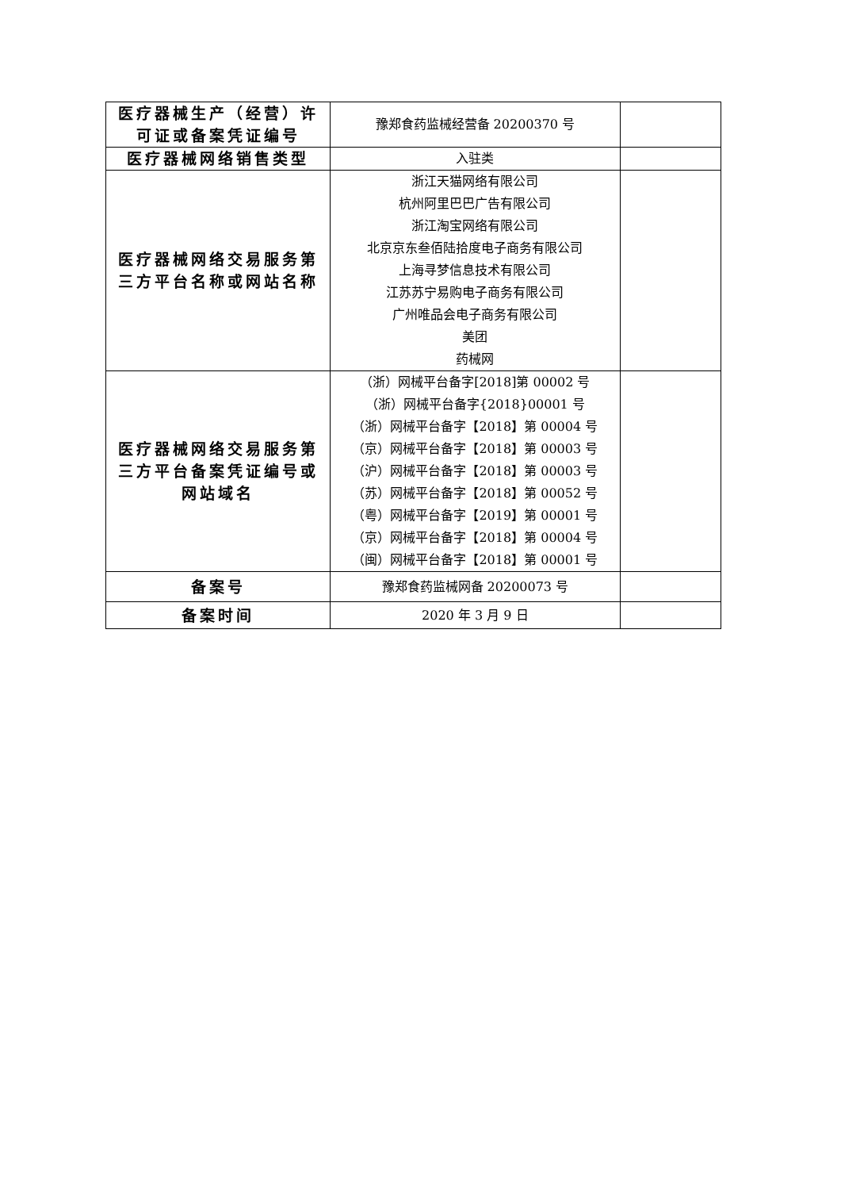| 医疗器械生产（经营）许可证或备案凭证编号 | 豫郑食药监械经营备 20200370 号 | |
| 医疗器械网络销售类型 | 入驻类 | |
| 医疗器械网络交易服务第三方平台名称或网站名称 | 浙江天猫网络有限公司 杭州阿里巴巴广告有限公司 浙江淘宝网络有限公司 北京京东叁佰陆拾度电子商务有限公司 上海寻梦信息技术有限公司 江苏苏宁易购电子商务有限公司 广州唯品会电子商务有限公司 美团 药械网 | |
| 医疗器械网络交易服务第三方平台备案凭证编号或网站域名 | （浙）网械平台备字[2018]第 00002 号 （浙）网械平台备字{2018}00001 号 （浙）网械平台备字【2018】第 00004 号 （京）网械平台备字【2018】第 00003 号 （沪）网械平台备字【2018】第 00003 号 （苏）网械平台备字【2018】第 00052 号 （粤）网械平台备字【2019】第 00001 号 （京）网械平台备字【2018】第 00004 号 （闽）网械平台备字【2018】第 00001 号 | |
| 备案号 | 豫郑食药监械网备 20200073 号 | |
| 备案时间 | 2020 年 3 月 9 日 | |